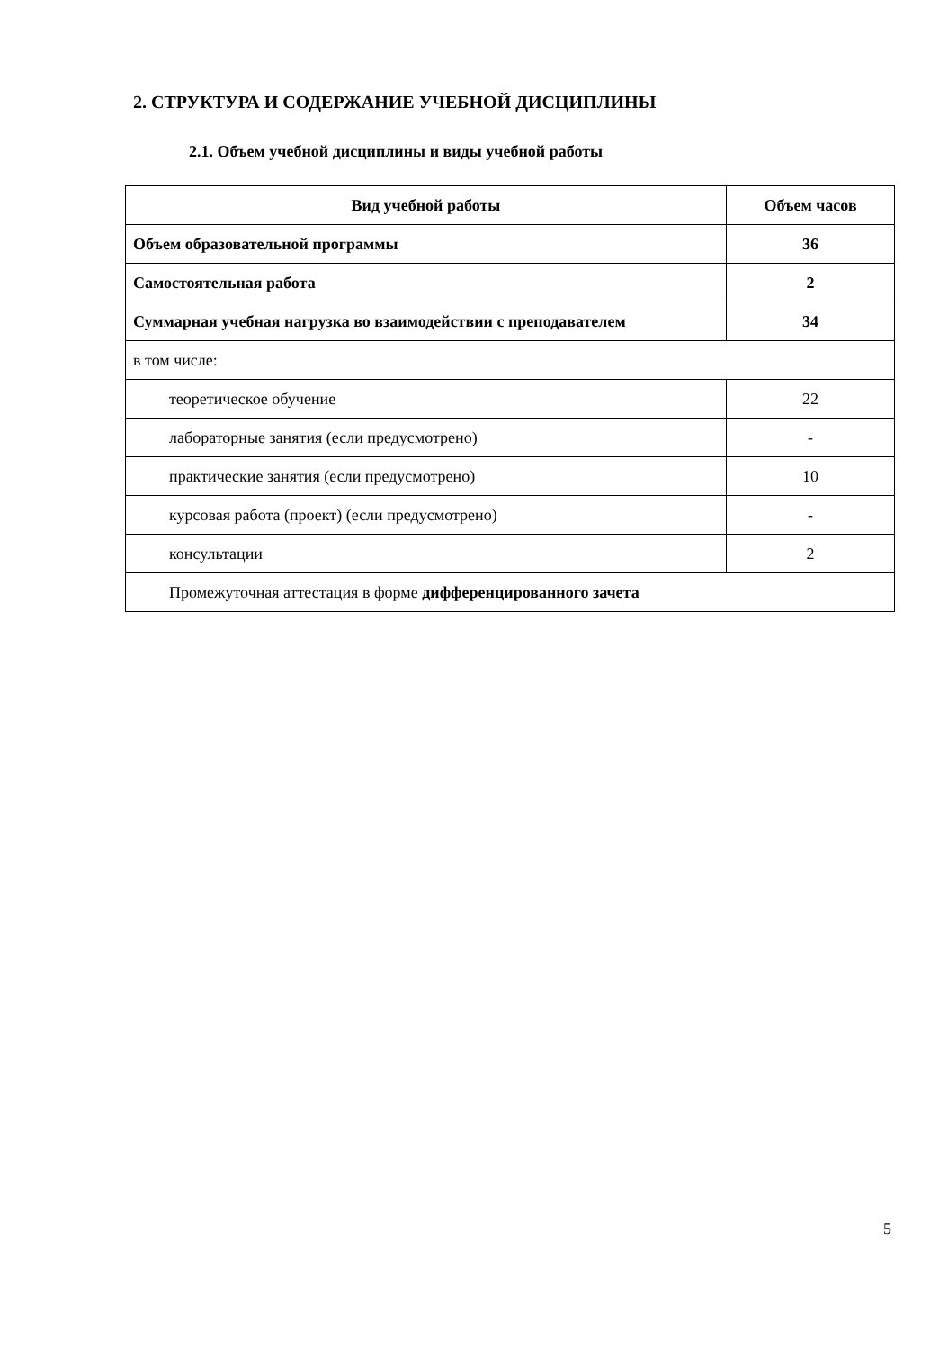2. СТРУКТУРА И СОДЕРЖАНИЕ УЧЕБНОЙ ДИСЦИПЛИНЫ
2.1. Объем учебной дисциплины и виды учебной работы
| Вид учебной работы | Объем часов |
| --- | --- |
| Объем образовательной программы | 36 |
| Самостоятельная работа | 2 |
| Суммарная учебная нагрузка во взаимодействии с преподавателем | 34 |
| в том числе: | |
| теоретическое обучение | 22 |
| лабораторные занятия (если предусмотрено) | - |
| практические занятия (если предусмотрено) | 10 |
| курсовая работа (проект) (если предусмотрено) | - |
| консультации | 2 |
| Промежуточная аттестация в форме дифференцированного зачета | |
5